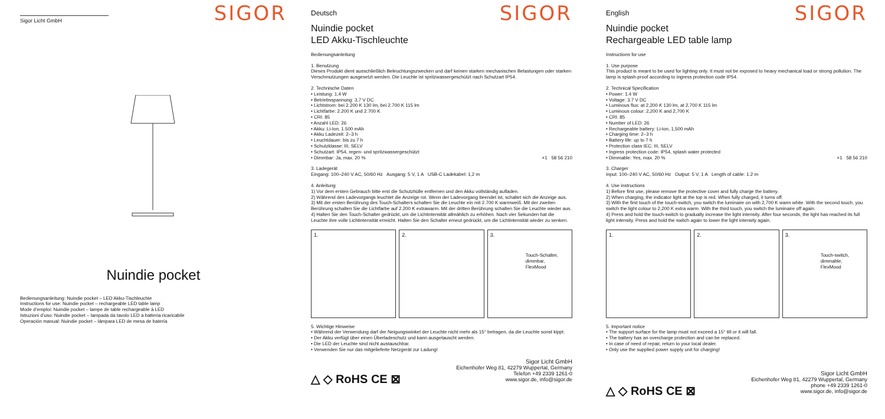Sigor Licht GmbH
SIGOR
Nuindie pocket
Bedienungsanleitung: Nuindie pocket – LED Akku-Tischleuchte
Instructions for use: Nuindie pocket – rechargeable LED table lamp
Mode d’emploi: Nuindie pocket – lampe de table rechargeable à LED
Istruzioni d’uso: Nuindie pocket – lampada da tavolo LED a batteria ricaricabile
Operación manual: Nuindie pocket – lámpara LED de mesa de batería
Deutsch
Nuindie pocket
LED Akku-Tischleuchte
SIGOR
Bedienungsanleitung
1. Benutzung
Dieses Produkt dient ausschließlich Beleuchtungszwecken und darf keinen starken mechanischen Belastungen oder starken Verschmutzungen ausgesetzt werden. Die Leuchte ist spritzwassergeschützt nach Schutzart IP54.
2. Technische Daten
• Leistung: 1,4 W
• Betriebsspannung: 3,7 V DC
• Lichtstrom: bei 2.200 K 130 lm, bei 2.700 K 115 lm
• Lichtfarbe: 2.200 K und 2.700 K
• CRI: 85
• Anzahl LED: 26
• Akku: Li-Ion, 1.500 mAh
• Akku Ladezeit: 2–3 h
• Leuchtdauer: bis zu 7 h
• Schutzklasse: III, SELV
• Schutzart: IP54, regen- und spritzwassergeschützt
• Dimmbar: Ja, max. 20 % ×1 58 56 210
3. Ladegerät
Eingang: 100–240 V AC, 50/60 Hz Ausgang: 5 V, 1 A USB-C Ladekabel: 1,2 m
4. Anleitung
1) Vor dem ersten Gebrauch bitte erst die Schutzhülle entfernen und den Akku vollständig aufladen.
2) Während des Ladevorgangs leuchtet die Anzeige rot. Wenn der Ladevorgang beendet ist, schaltet sich die Anzeige aus.
3) Mit der ersten Berührung des Touch-Schalters schalten Sie die Leuchte ein mit 2.700 K warmweiß. Mit der zweiten Berührung schalten Sie die Lichtfarbe auf 2.200 K extrawarm. Mit der dritten Berührung schalten Sie die Leuchte wieder aus.
4) Halten Sie den Touch-Schalter gedrückt, um die Lichtintensität allmählich zu erhöhen. Nach vier Sekunden hat die Leuchte ihre volle Lichtintensität erreicht. Halten Sie den Schalter erneut gedrückt, um die Lichtintensität wieder zu senken.
1. 2. 3.
Touch-Schalter,
dimmbar,
FlexMood
5. Wichtige Hinweise
• Während der Verwendung darf der Neigungswinkel der Leuchte nicht mehr als 15° betragen, da die Leuchte sonst kippt.
• Der Akku verfügt über einen Überladeschutz und kann ausgetauscht werden.
• Die LED der Leuchte sind nicht austauschbar.
• Verwenden Sie nur das mitgelieferte Netzgerät zur Ladung!
△ ◇ RoHS CE ⊠
Sigor Licht GmbH
Eichenhofer Weg 81, 42279 Wuppertal, Germany
Telefon +49 2339 1261-0
www.sigor.de, info@sigor.de
English
Nuindie pocket
Rechargeable LED table lamp
SIGOR
Instructions for use
1. Use purpose
This product is meant to be used for lighting only. It must not be exposed to heavy mechanical load or strong pollution. The lamp is splash-proof according to ingress protection code IP54.
2. Technical Specification
• Power: 1.4 W
• Voltage: 3.7 V DC
• Luminous flux: at 2,200 K 130 lm, at 2,700 K 115 lm
• Luminous colour: 2,200 K and 2,700 K
• CRI: 85
• Number of LED: 26
• Rechargeable battery: Li-Ion, 1,500 mAh
• Charging time: 2–3 h
• Battery life: up to 7 h
• Protection class IEC: III, SELV
• Ingress protection code: IP54, splash water protected
• Dimmable: Yes, max. 20 % ×1 58 56 210
3. Charger
Input: 100–240 V AC, 50/60 Hz Output: 5 V, 1 A Length of cable: 1.2 m
4. Use instructions
1) Before first use, please remove the protective cover and fully charge the battery.
2) When charging, the indicator light at the top is red. When fully charged, it turns off.
3) With the first touch of the touch-switch, you switch the luminaire on with 2,700 K warm white. With the second touch, you switch the light colour to 2,200 K extra warm. With the third touch, you switch the luminaire off again.
4) Press and hold the touch-switch to gradually increase the light intensity. After four seconds, the light has reached its full light intensity. Press and hold the switch again to lower the light intensity again.
1. 2. 3.
Touch-switch,
dimmable,
FlexMood
5. Important notice
• The support surface for the lamp must not exceed a 15° tilt or it will fall.
• The battery has an overcharge protection and can be replaced.
• In case of need of repair, return to your local dealer.
• Only use the supplied power supply unit for charging!
△ ◇ RoHS CE ⊠
Sigor Licht GmbH
Eichenhofer Weg 81, 42279 Wuppertal, Germany
phone +49 2339 1261-0
www.sigor.de, info@sigor.de